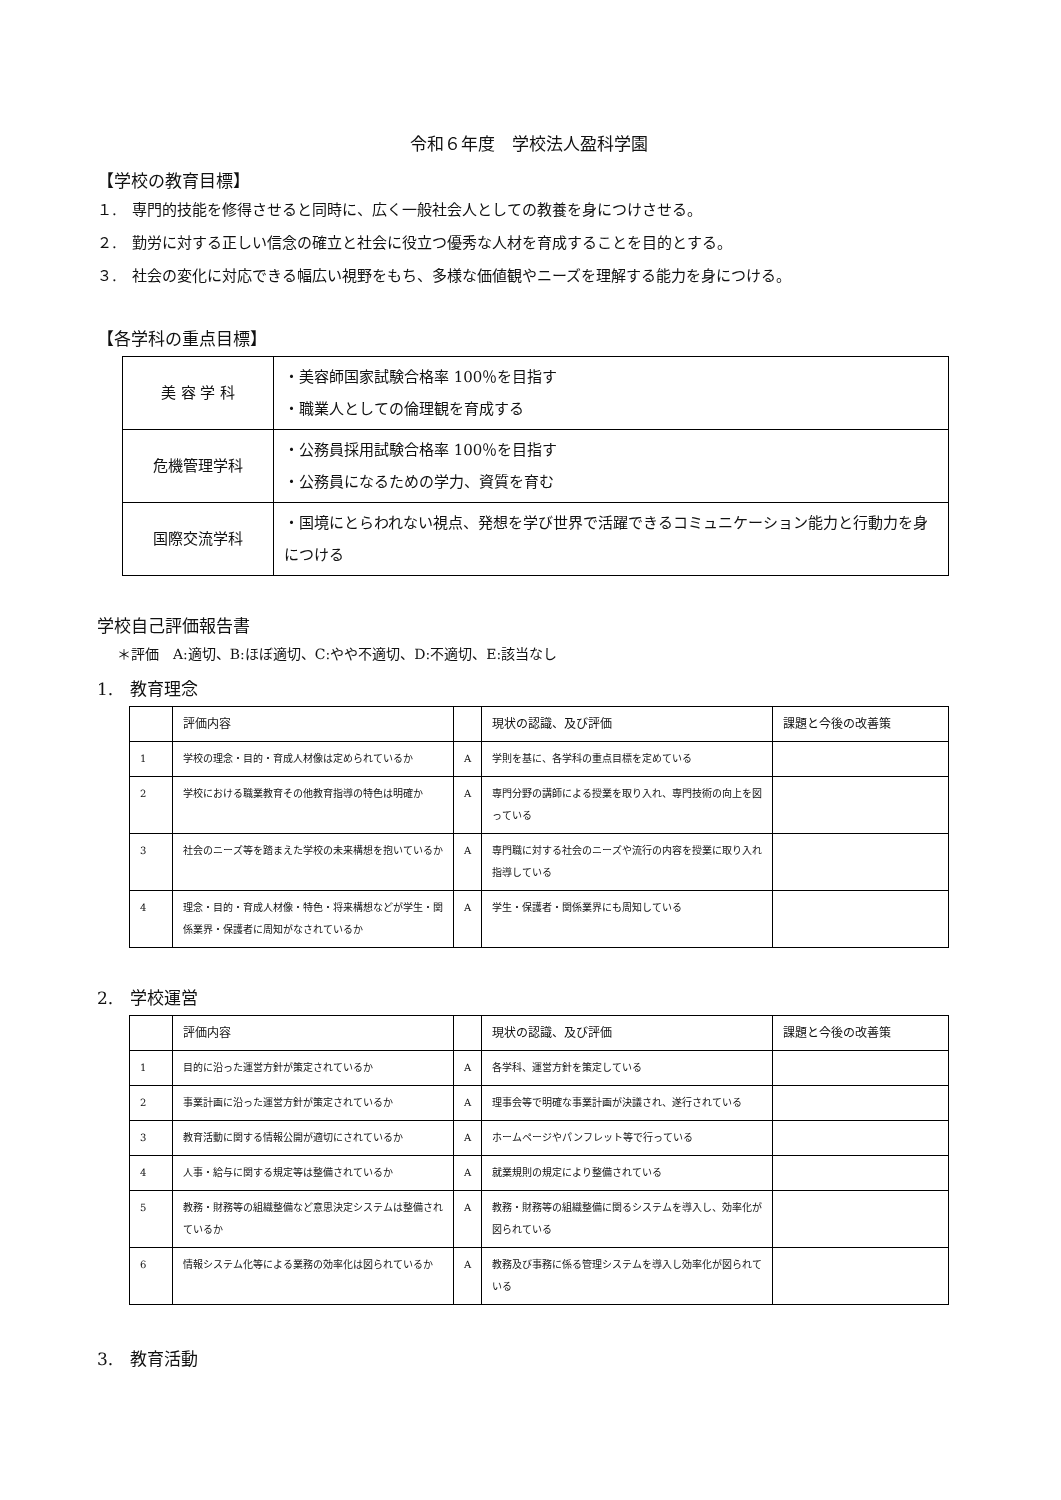令和６年度　学校法人盈科学園
【学校の教育目標】
１.　専門的技能を修得させると同時に、広く一般社会人としての教養を身につけさせる。
２.　勤労に対する正しい信念の確立と社会に役立つ優秀な人材を育成することを目的とする。
３.　社会の変化に対応できる幅広い視野をもち、多様な価値観やニーズを理解する能力を身につける。
【各学科の重点目標】
| 美 容 学 科 | ・美容師国家試験合格率 100％を目指す ・職業人としての倫理観を育成する |
| 危機管理学科 | ・公務員採用試験合格率 100％を目指す ・公務員になるための学力、資質を育む |
| 国際交流学科 | ・国境にとらわれない視点、発想を学び世界で活躍できるコミュニケーション能力と行動力を身につける |
学校自己評価報告書
＊評価　A:適切、B:ほぼ適切、C:やや不適切、D:不適切、E:該当なし
1.　教育理念
| | 評価内容 | | 現状の認識、及び評価 | 課題と今後の改善策 |
| 1 | 学校の理念・目的・育成人材像は定められているか | A | 学則を基に、各学科の重点目標を定めている | |
| 2 | 学校における職業教育その他教育指導の特色は明確か | A | 専門分野の講師による授業を取り入れ、専門技術の向上を図っている | |
| 3 | 社会のニーズ等を踏まえた学校の未来構想を抱いているか | A | 専門職に対する社会のニーズや流行の内容を授業に取り入れ指導している | |
| 4 | 理念・目的・育成人材像・特色・将来構想などが学生・関係業界・保護者に周知がなされているか | A | 学生・保護者・関係業界にも周知している | |
2.　学校運営
| | 評価内容 | | 現状の認識、及び評価 | 課題と今後の改善策 |
| 1 | 目的に沿った運営方針が策定されているか | A | 各学科、運営方針を策定している | |
| 2 | 事業計画に沿った運営方針が策定されているか | A | 理事会等で明確な事業計画が決議され、遂行されている | |
| 3 | 教育活動に関する情報公開が適切にされているか | A | ホームページやパンフレット等で行っている | |
| 4 | 人事・給与に関する規定等は整備されているか | A | 就業規則の規定により整備されている | |
| 5 | 教務・財務等の組織整備など意思決定システムは整備されているか | A | 教務・財務等の組織整備に関るシステムを導入し、効率化が図られている | |
| 6 | 情報システム化等による業務の効率化は図られているか | A | 教務及び事務に係る管理システムを導入し効率化が図られている | |
3.　教育活動